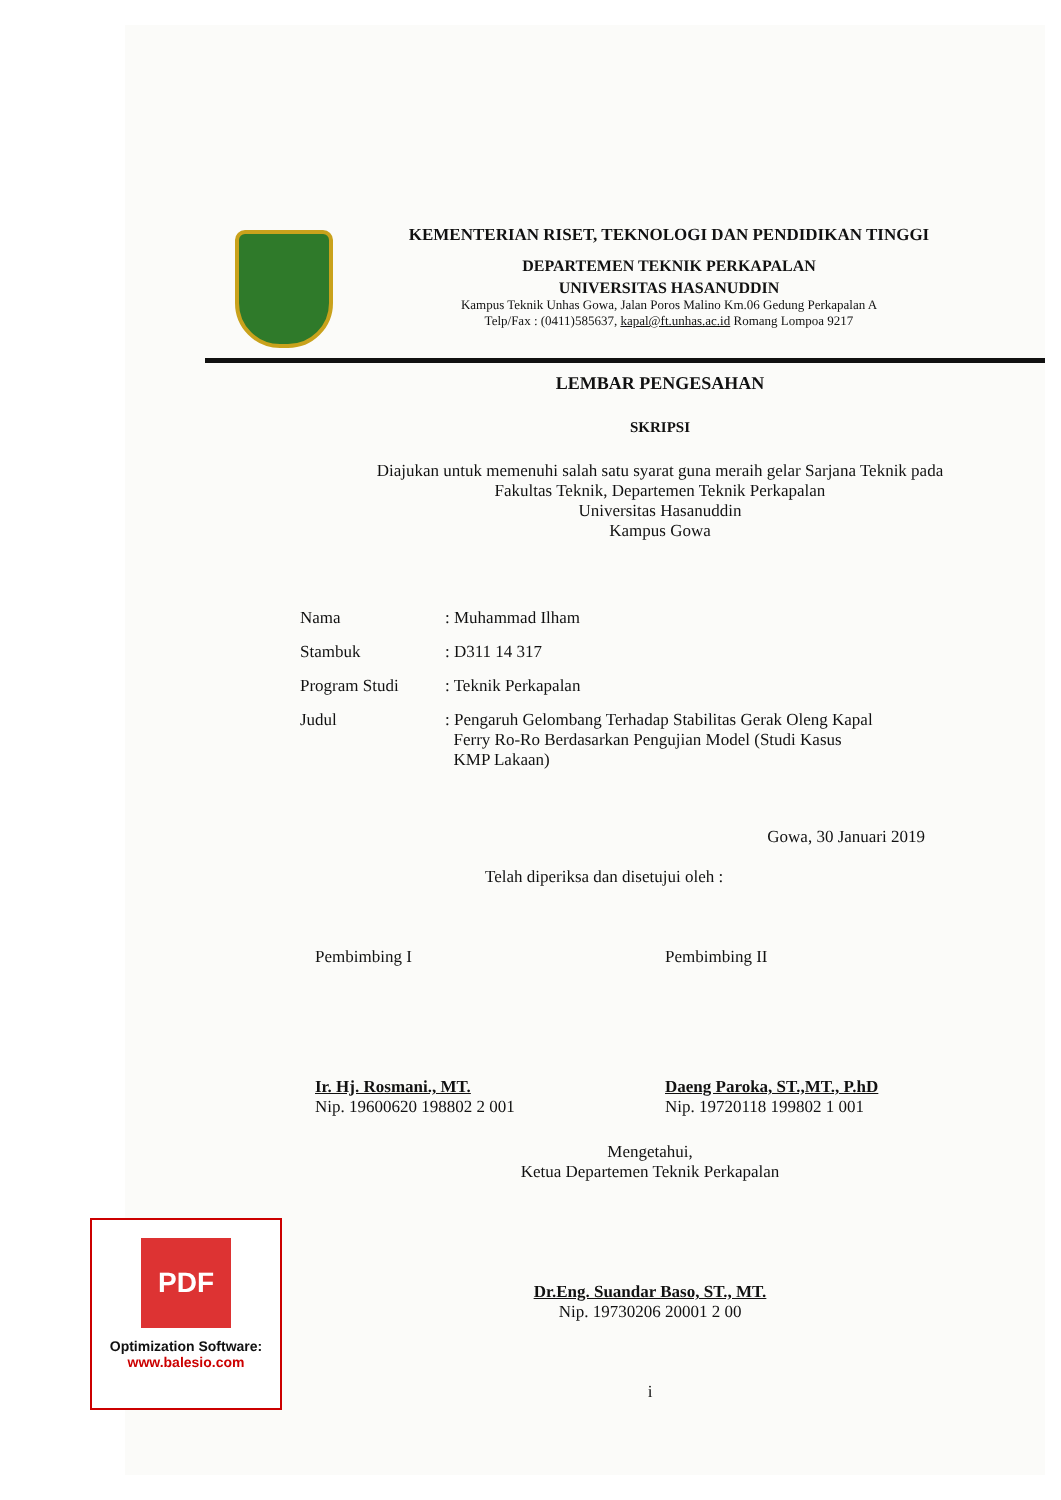KEMENTERIAN RISET, TEKNOLOGI DAN PENDIDIKAN TINGGI
DEPARTEMEN TEKNIK PERKAPALAN
UNIVERSITAS HASANUDDIN
Kampus Teknik Unhas Gowa, Jalan Poros Malino Km.06 Gedung Perkapalan A
Telp/Fax : (0411)585637, kapal@ft.unhas.ac.id Romang Lompoa 9217
LEMBAR PENGESAHAN
SKRIPSI
Diajukan untuk memenuhi salah satu syarat guna meraih gelar Sarjana Teknik pada
Fakultas Teknik, Departemen Teknik Perkapalan
Universitas Hasanuddin
Kampus Gowa
| Nama | : Muhammad Ilham |
| Stambuk | : D311 14 317 |
| Program Studi | : Teknik Perkapalan |
| Judul | : Pengaruh Gelombang Terhadap Stabilitas Gerak Oleng Kapal Ferry Ro-Ro Berdasarkan Pengujian Model (Studi Kasus KMP Lakaan) |
Gowa, 30 Januari 2019
Telah diperiksa dan disetujui oleh :
Pembimbing I
Ir. Hj. Rosmani., MT.
Nip. 19600620 198802 2 001
Pembimbing II
Daeng Paroka, ST.,MT., P.hD
Nip. 19720118 199802 1 001
Mengetahui,
Ketua Departemen Teknik Perkapalan
Dr.Eng. Suandar Baso, ST., MT.
Nip. 19730206 20001 2 00
i
PDF
Optimization Software:
www.balesio.com